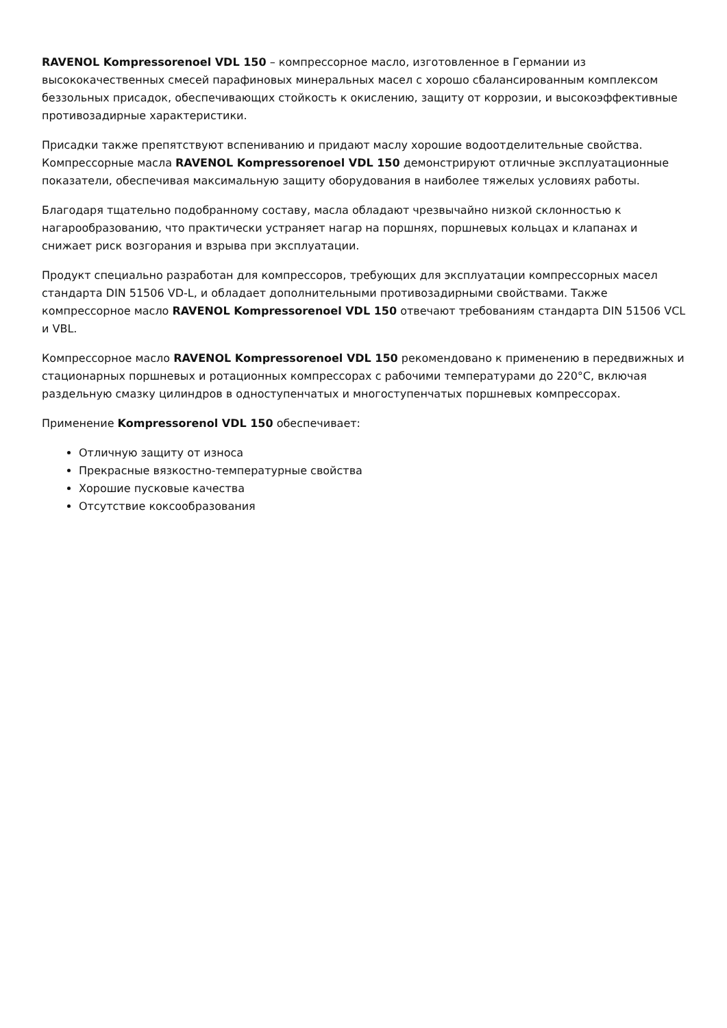RAVENOL Kompressorenoel VDL 150 – компрессорное масло, изготовленное в Германии из высококачественных смесей парафиновых минеральных масел с хорошо сбалансированным комплексом беззольных присадок, обеспечивающих стойкость к окислению, защиту от коррозии, и высокоэффективные противозадирные характеристики.
Присадки также препятствуют вспениванию и придают маслу хорошие водоотделительные свойства. Компрессорные масла RAVENOL Kompressorenoel VDL 150 демонстрируют отличные эксплуатационные показатели, обеспечивая максимальную защиту оборудования в наиболее тяжелых условиях работы.
Благодаря тщательно подобранному составу, масла обладают чрезвычайно низкой склонностью к нагарообразованию, что практически устраняет нагар на поршнях, поршневых кольцах и клапанах и снижает риск возгорания и взрыва при эксплуатации.
Продукт специально разработан для компрессоров, требующих для эксплуатации компрессорных масел стандарта DIN 51506 VD-L, и обладает дополнительными противозадирными свойствами. Также компрессорное масло RAVENOL Kompressorenoel VDL 150 отвечают требованиям стандарта DIN 51506 VCL и VBL.
Компрессорное масло RAVENOL Kompressorenoel VDL 150 рекомендовано к применению в передвижных и стационарных поршневых и ротационных компрессорах с рабочими температурами до 220°C, включая раздельную смазку цилиндров в одноступенчатых и многоступенчатых поршневых компрессорах.
Применение Kompressorenol VDL 150 обеспечивает:
Отличную защиту от износа
Прекрасные вязкостно-температурные свойства
Хорошие пусковые качества
Отсутствие коксообразования